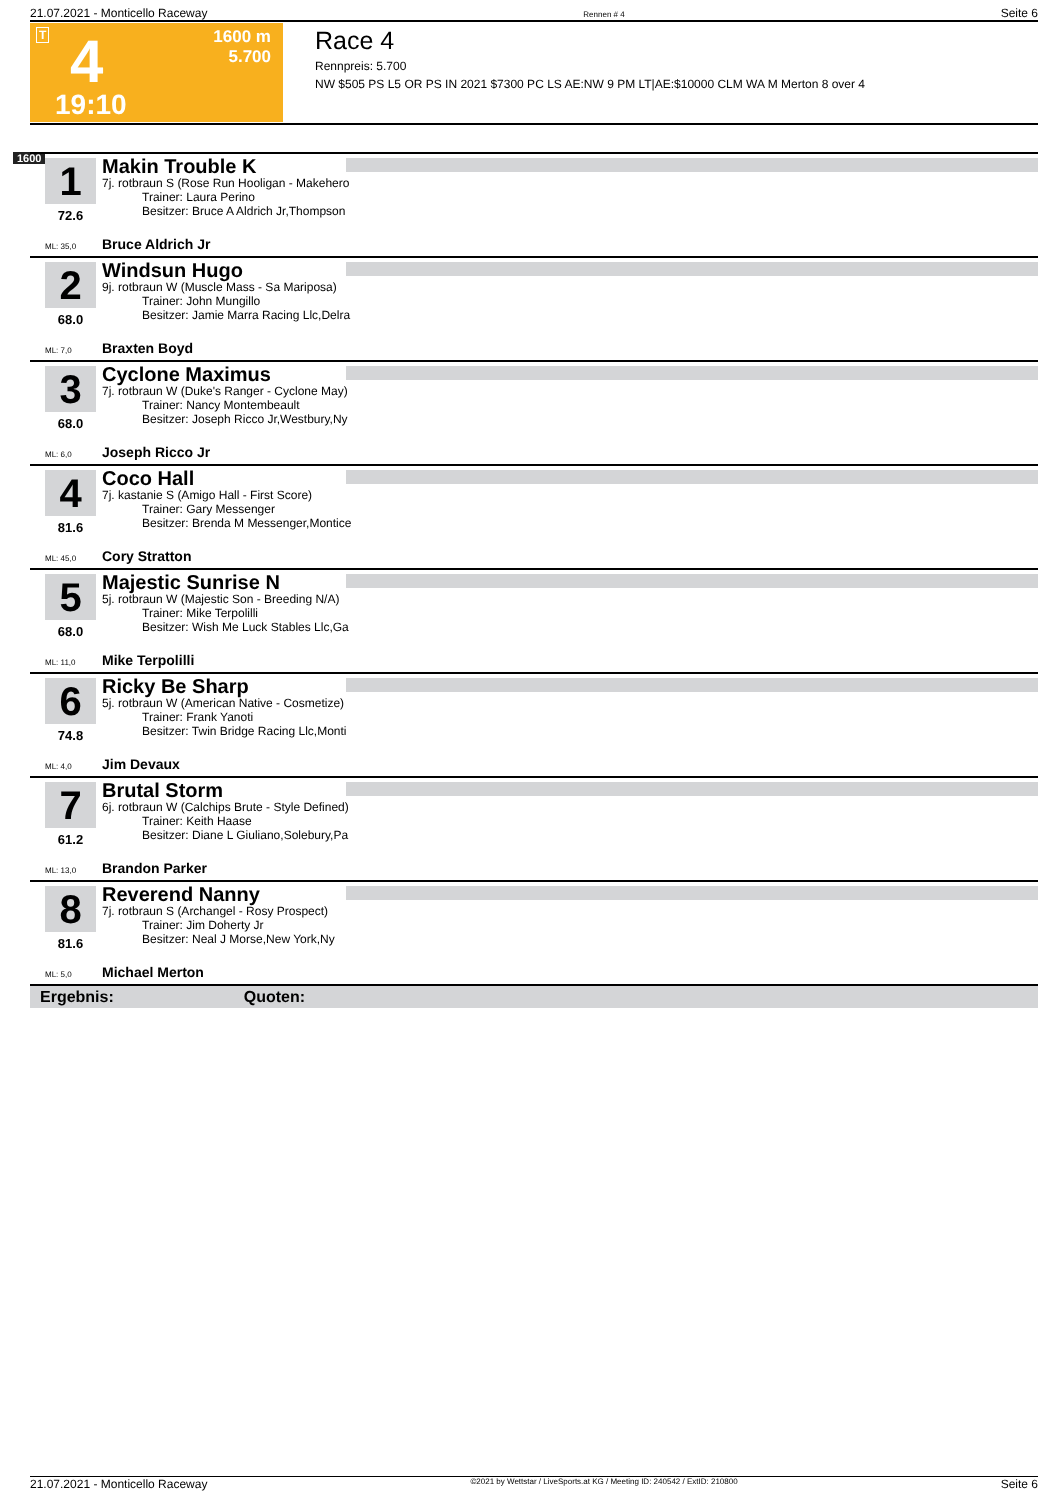21.07.2021 - Monticello Raceway Rennen # 4 Seite 6
T 4
1600 m
5.700
19:10
Race 4
Rennpreis: 5.700
NW $505 PS L5 OR PS IN 2021 $7300 PC LS AE:NW 9 PM LT|AE:$10000 CLM WA M Merton 8 over 4
1600
1
72.6
Makin Trouble K
7j. rotbraun S (Rose Run Hooligan - Makehero
Trainer: Laura Perino
Besitzer: Bruce A Aldrich Jr,Thompson
ML: 35,0 Bruce Aldrich Jr
2
68.0
Windsun Hugo
9j. rotbraun W (Muscle Mass - Sa Mariposa)
Trainer: John Mungillo
Besitzer: Jamie Marra Racing Llc,Delra
ML: 7,0 Braxten Boyd
3
68.0
Cyclone Maximus
7j. rotbraun W (Duke's Ranger - Cyclone May)
Trainer: Nancy Montembeault
Besitzer: Joseph Ricco Jr,Westbury,Ny
ML: 6,0 Joseph Ricco Jr
4
81.6
Coco Hall
7j. kastanie S (Amigo Hall - First Score)
Trainer: Gary Messenger
Besitzer: Brenda M Messenger,Montice
ML: 45,0 Cory Stratton
5
68.0
Majestic Sunrise N
5j. rotbraun W (Majestic Son - Breeding N/A)
Trainer: Mike Terpolilli
Besitzer: Wish Me Luck Stables Llc,Ga
ML: 11,0 Mike Terpolilli
6
74.8
Ricky Be Sharp
5j. rotbraun W (American Native - Cosmetize)
Trainer: Frank Yanoti
Besitzer: Twin Bridge Racing Llc,Monti
ML: 4,0 Jim Devaux
7
61.2
Brutal Storm
6j. rotbraun W (Calchips Brute - Style Defined)
Trainer: Keith Haase
Besitzer: Diane L Giuliano,Solebury,Pa
ML: 13,0 Brandon Parker
8
81.6
Reverend Nanny
7j. rotbraun S (Archangel - Rosy Prospect)
Trainer: Jim Doherty Jr
Besitzer: Neal J Morse,New York,Ny
ML: 5,0 Michael Merton
Ergebnis: Quoten:
21.07.2021 - Monticello Raceway ©2021 by Wettstar / LiveSports.at KG / Meeting ID: 240542 / ExtID: 210800 Seite 6